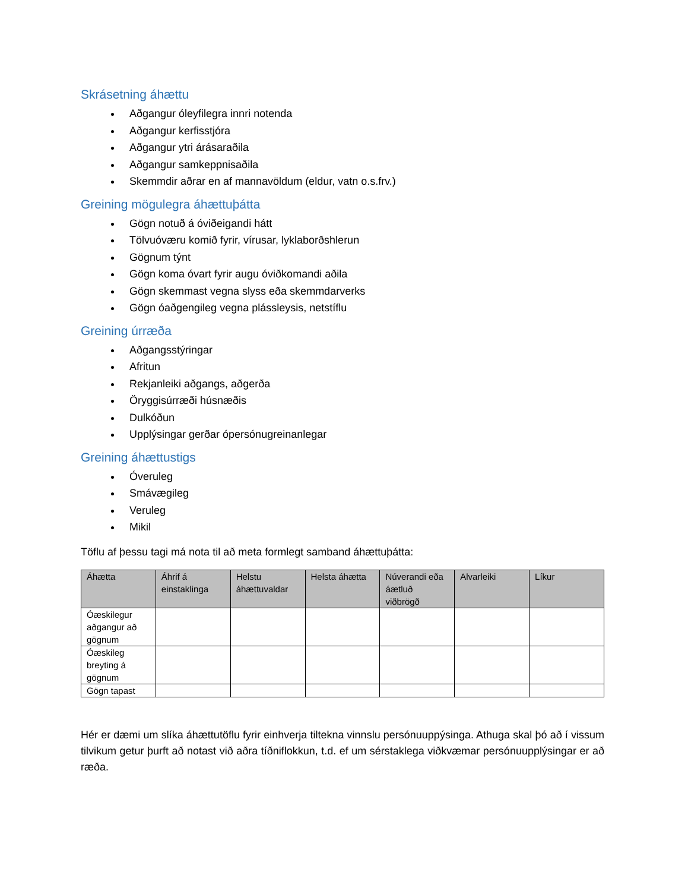Skrásetning áhættu
Aðgangur óleyfilegra innri notenda
Aðgangur kerfisstjóra
Aðgangur ytri árásaraðila
Aðgangur samkeppnisaðila
Skemmdir aðrar en af mannavöldum (eldur, vatn o.s.frv.)
Greining mögulegra áhættuþátta
Gögn notuð á óviðeigandi hátt
Tölvuóværu komið fyrir, vírusar, lyklaborðshlerun
Gögnum týnt
Gögn koma óvart fyrir augu óviðkomandi aðila
Gögn skemmast vegna slyss eða skemmdarverks
Gögn óaðgengileg vegna plássleysis, netstíflu
Greining úrræða
Aðgangsstýringar
Afritun
Rekjanleiki aðgangs, aðgerða
Öryggisúrræði húsnæðis
Dulkóðun
Upplýsingar gerðar ópersónugreinanlegar
Greining áhættustigs
Óveruleg
Smávægileg
Veruleg
Mikil
Töflu af þessu tagi má nota til að meta formlegt samband áhættuþátta:
| Áhætta | Áhrif á einstaklinga | Helstu áhættuvaldar | Helsta áhætta | Núverandi eða áætluð viðbrögð | Alvarleiki | Líkur |
| --- | --- | --- | --- | --- | --- | --- |
| Óæskilegur aðgangur að gögnum | | | | | | |
| Óæskileg breyting á gögnum | | | | | | |
| Gögn tapast | | | | | | |
Hér er dæmi um slíka áhættutöflu fyrir einhverja tiltekna vinnslu persónuuppýsinga. Athuga skal þó að í vissum tilvikum getur þurft að notast við aðra tíðniflokkun, t.d. ef um sérstaklega viðkvæmar persónuupplýsingar er að ræða.